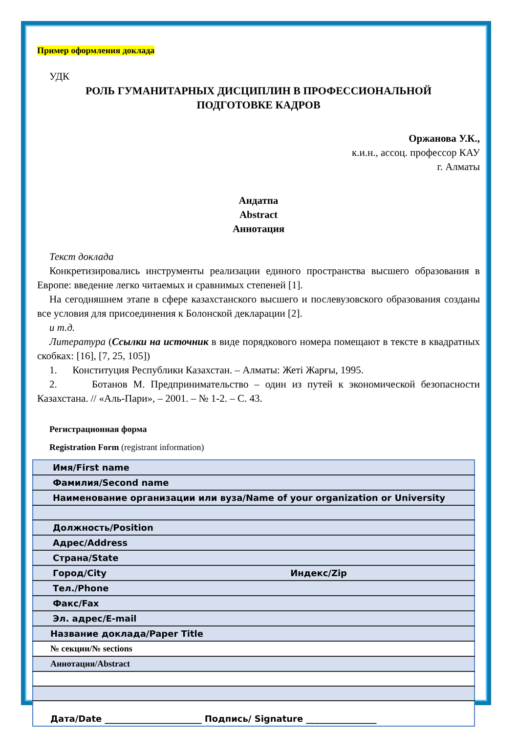Пример оформления доклада
УДК
РОЛЬ ГУМАНИТАРНЫХ ДИСЦИПЛИН В ПРОФЕССИОНАЛЬНОЙ
ПОДГОТОВКЕ КАДРОВ
Оржанова У.К.,
к.и.н., ассоц. профессор КАУ
г. Алматы
Андатпа
Abstract
Аннотация
Текст доклада
Конкретизировались инструменты реализации единого пространства высшего образования в Европе: введение легко читаемых и сравнимых степеней [1].
На сегодняшнем этапе в сфере казахстанского высшего и послевузовского образования созданы все условия для присоединения к Болонской декларации [2].
и т.д.
Литература (Ссылки на источник в виде порядкового номера помещают в тексте в квадратных скобках: [16], [7, 25, 105])
1. Конституция Республики Казахстан. – Алматы: Жеті Жарғы, 1995.
2. Ботанов М. Предпринимательство – один из путей к экономической безопасности Казахстана. // «Аль-Пари», – 2001. – № 1-2. – С. 43.
Регистрационная форма
Registration Form (registrant information)
| Имя/First name |
| Фамилия/Second name |
| Наименование организации или вуза/Name of your organization or University |
| Должность/Position |
| Адрес/Address |
| Страна/State |
| Город/City Индекс/Zip |
| Тел./Phone |
| Факс/Fax |
| Эл. адрес/E-mail |
| Название доклада/Paper Title |
| № секции/№ sections |
| Аннотация/Abstract |
| Дата/Date ______________________ Подпись/ Signature ________________ |